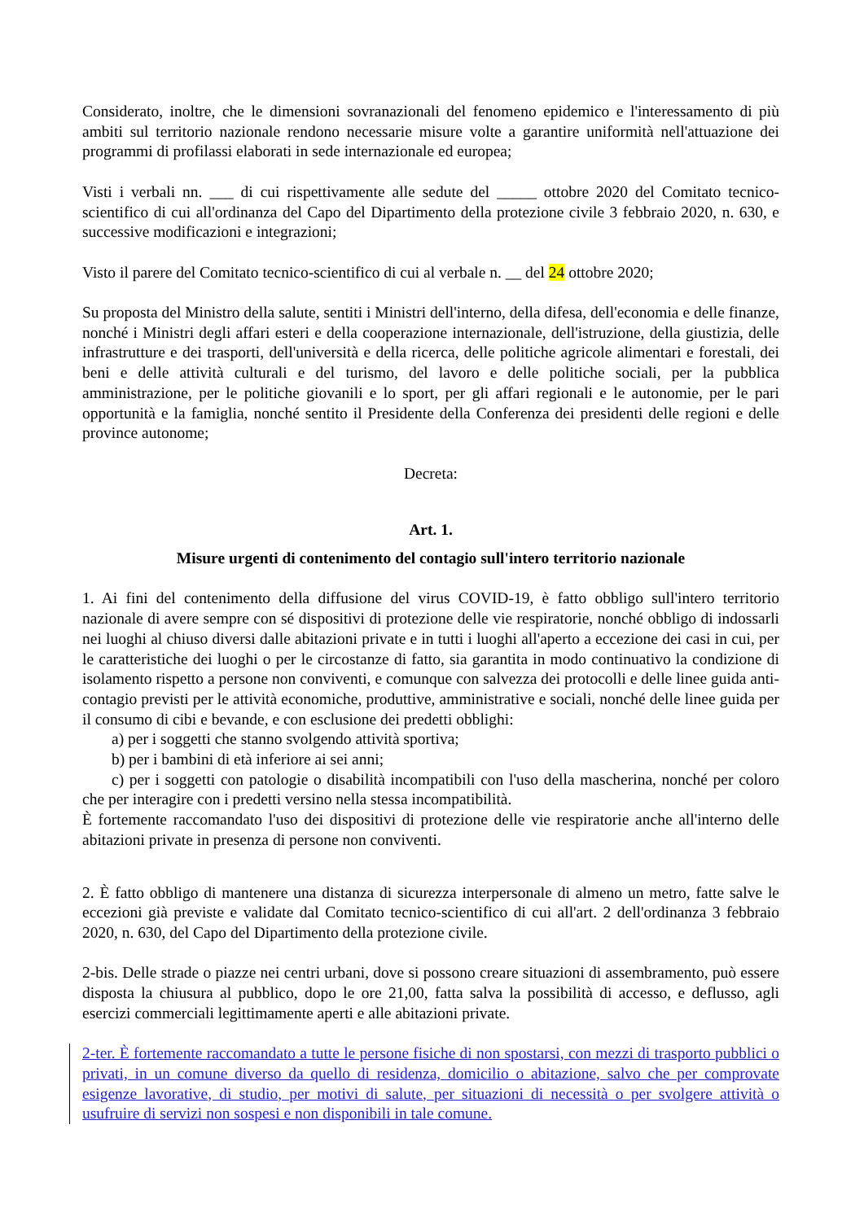Considerato, inoltre, che le dimensioni sovranazionali del fenomeno epidemico e l'interessamento di più ambiti sul territorio nazionale rendono necessarie misure volte a garantire uniformità nell'attuazione dei programmi di profilassi elaborati in sede internazionale ed europea;
Visti i verbali nn. ___ di cui rispettivamente alle sedute del _____ ottobre 2020 del Comitato tecnico-scientifico di cui all'ordinanza del Capo del Dipartimento della protezione civile 3 febbraio 2020, n. 630, e successive modificazioni e integrazioni;
Visto il parere del Comitato tecnico-scientifico di cui al verbale n. __ del 24 ottobre 2020;
Su proposta del Ministro della salute, sentiti i Ministri dell'interno, della difesa, dell'economia e delle finanze, nonché i Ministri degli affari esteri e della cooperazione internazionale, dell'istruzione, della giustizia, delle infrastrutture e dei trasporti, dell'università e della ricerca, delle politiche agricole alimentari e forestali, dei beni e delle attività culturali e del turismo, del lavoro e delle politiche sociali, per la pubblica amministrazione, per le politiche giovanili e lo sport, per gli affari regionali e le autonomie, per le pari opportunità e la famiglia, nonché sentito il Presidente della Conferenza dei presidenti delle regioni e delle province autonome;
Decreta:
Art. 1.
Misure urgenti di contenimento del contagio sull'intero territorio nazionale
1. Ai fini del contenimento della diffusione del virus COVID-19, è fatto obbligo sull'intero territorio nazionale di avere sempre con sé dispositivi di protezione delle vie respiratorie, nonché obbligo di indossarli nei luoghi al chiuso diversi dalle abitazioni private e in tutti i luoghi all'aperto a eccezione dei casi in cui, per le caratteristiche dei luoghi o per le circostanze di fatto, sia garantita in modo continuativo la condizione di isolamento rispetto a persone non conviventi, e comunque con salvezza dei protocolli e delle linee guida anti-contagio previsti per le attività economiche, produttive, amministrative e sociali, nonché delle linee guida per il consumo di cibi e bevande, e con esclusione dei predetti obblighi:
a) per i soggetti che stanno svolgendo attività sportiva;
b) per i bambini di età inferiore ai sei anni;
c) per i soggetti con patologie o disabilità incompatibili con l'uso della mascherina, nonché per coloro che per interagire con i predetti versino nella stessa incompatibilità.
È fortemente raccomandato l'uso dei dispositivi di protezione delle vie respiratorie anche all'interno delle abitazioni private in presenza di persone non conviventi.
2. È fatto obbligo di mantenere una distanza di sicurezza interpersonale di almeno un metro, fatte salve le eccezioni già previste e validate dal Comitato tecnico-scientifico di cui all'art. 2 dell'ordinanza 3 febbraio 2020, n. 630, del Capo del Dipartimento della protezione civile.
2-bis. Delle strade o piazze nei centri urbani, dove si possono creare situazioni di assembramento, può essere disposta la chiusura al pubblico, dopo le ore 21,00, fatta salva la possibilità di accesso, e deflusso, agli esercizi commerciali legittimamente aperti e alle abitazioni private.
2-ter. È fortemente raccomandato a tutte le persone fisiche di non spostarsi, con mezzi di trasporto pubblici o privati, in un comune diverso da quello di residenza, domicilio o abitazione, salvo che per comprovate esigenze lavorative, di studio, per motivi di salute, per situazioni di necessità o per svolgere attività o usufruire di servizi non sospesi e non disponibili in tale comune.